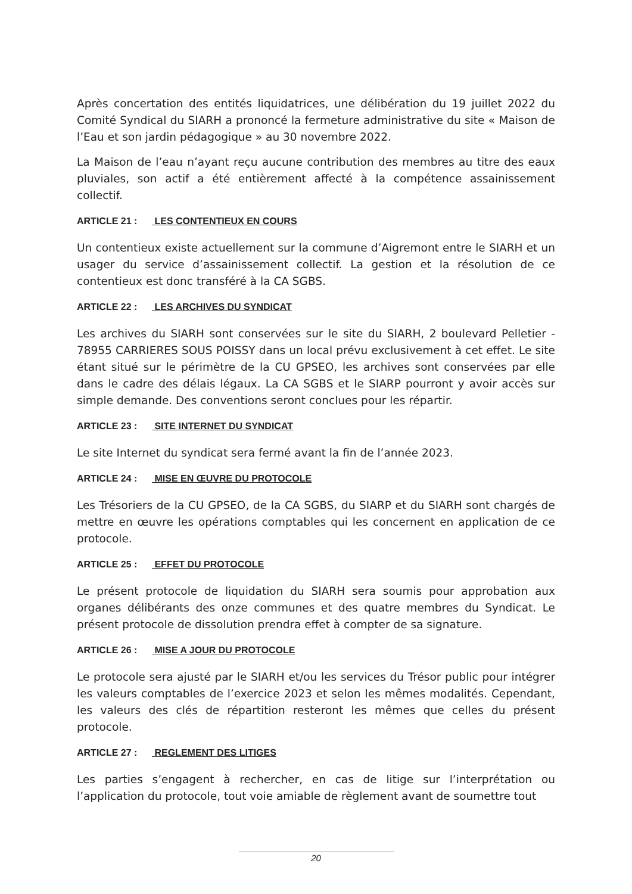Après concertation des entités liquidatrices, une délibération du 19 juillet 2022 du Comité Syndical du SIARH a prononcé la fermeture administrative du site « Maison de l’Eau et son jardin pédagogique » au 30 novembre 2022.
La Maison de l’eau n’ayant reçu aucune contribution des membres au titre des eaux pluviales, son actif a été entièrement affecté à la compétence assainissement collectif.
ARTICLE 21 : LES CONTENTIEUX EN COURS
Un contentieux existe actuellement sur la commune d’Aigremont entre le SIARH et un usager du service d’assainissement collectif. La gestion et la résolution de ce contentieux est donc transféré à la CA SGBS.
ARTICLE 22 : LES ARCHIVES DU SYNDICAT
Les archives du SIARH sont conservées sur le site du SIARH, 2 boulevard Pelletier - 78955 CARRIERES SOUS POISSY dans un local prévu exclusivement à cet effet. Le site étant situé sur le périmètre de la CU GPSEO, les archives sont conservées par elle dans le cadre des délais légaux. La CA SGBS et le SIARP pourront y avoir accès sur simple demande. Des conventions seront conclues pour les répartir.
ARTICLE 23 : SITE INTERNET DU SYNDICAT
Le site Internet du syndicat sera fermé avant la fin de l’année 2023.
ARTICLE 24 : MISE EN ŒUVRE DU PROTOCOLE
Les Trésoriers de la CU GPSEO, de la CA SGBS, du SIARP et du SIARH sont chargés de mettre en œuvre les opérations comptables qui les concernent en application de ce protocole.
ARTICLE 25 : EFFET DU PROTOCOLE
Le présent protocole de liquidation du SIARH sera soumis pour approbation aux organes délibérants des onze communes et des quatre membres du Syndicat. Le présent protocole de dissolution prendra effet à compter de sa signature.
ARTICLE 26 : MISE A JOUR DU PROTOCOLE
Le protocole sera ajusté par le SIARH et/ou les services du Trésor public pour intégrer les valeurs comptables de l’exercice 2023 et selon les mêmes modalités. Cependant, les valeurs des clés de répartition resteront les mêmes que celles du présent protocole.
ARTICLE 27 : REGLEMENT DES LITIGES
Les parties s’engagent à rechercher, en cas de litige sur l’interprétation ou l’application du protocole, tout voie amiable de règlement avant de soumettre tout
20